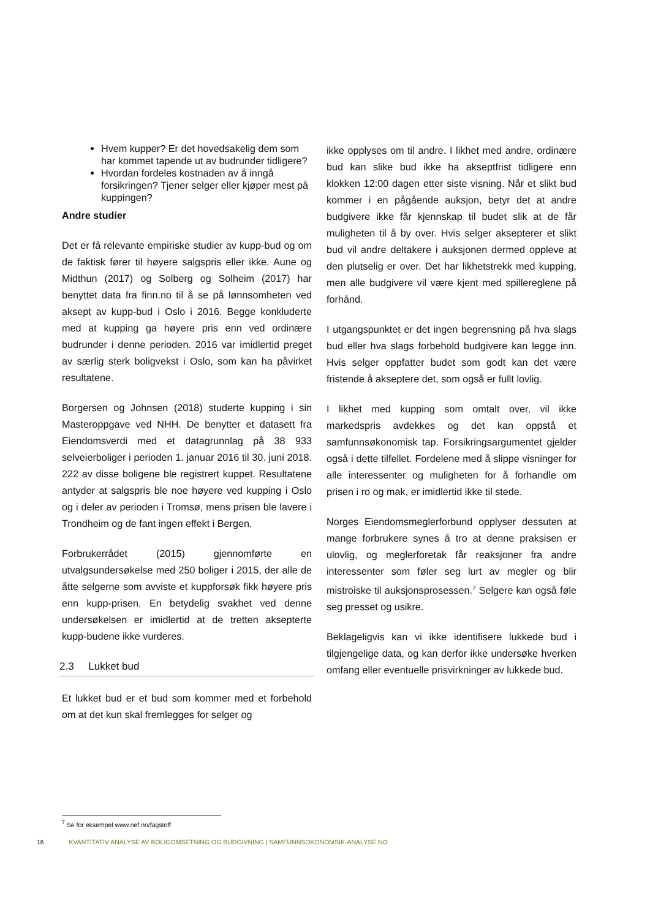Hvem kupper? Er det hovedsakelig dem som har kommet tapende ut av budrunder tidligere?
Hvordan fordeles kostnaden av å inngå forsikringen? Tjener selger eller kjøper mest på kuppingen?
Andre studier
Det er få relevante empiriske studier av kupp-bud og om de faktisk fører til høyere salgspris eller ikke. Aune og Midthun (2017) og Solberg og Solheim (2017) har benyttet data fra finn.no til å se på lønnsomheten ved aksept av kupp-bud i Oslo i 2016. Begge konkluderte med at kupping ga høyere pris enn ved ordinære budrunder i denne perioden. 2016 var imidlertid preget av særlig sterk boligvekst i Oslo, som kan ha påvirket resultatene.
Borgersen og Johnsen (2018) studerte kupping i sin Masteroppgave ved NHH. De benytter et datasett fra Eiendomsverdi med et datagrunnlag på 38 933 selveierboliger i perioden 1. januar 2016 til 30. juni 2018. 222 av disse boligene ble registrert kuppet. Resultatene antyder at salgspris ble noe høyere ved kupping i Oslo og i deler av perioden i Tromsø, mens prisen ble lavere i Trondheim og de fant ingen effekt i Bergen.
Forbrukerrådet (2015) gjennomførte en utvalgsundersøkelse med 250 boliger i 2015, der alle de åtte selgerne som avviste et kuppforsøk fikk høyere pris enn kupp-prisen. En betydelig svakhet ved denne undersøkelsen er imidlertid at de tretten aksepterte kupp-budene ikke vurderes.
2.3 Lukket bud
Et lukket bud er et bud som kommer med et forbehold om at det kun skal fremlegges for selger og
ikke opplyses om til andre. I likhet med andre, ordinære bud kan slike bud ikke ha akseptfrist tidligere enn klokken 12:00 dagen etter siste visning. Når et slikt bud kommer i en pågående auksjon, betyr det at andre budgivere ikke får kjennskap til budet slik at de får muligheten til å by over. Hvis selger aksepterer et slikt bud vil andre deltakere i auksjonen dermed oppleve at den plutselig er over. Det har likhetstrekk med kupping, men alle budgivere vil være kjent med spillereglene på forhånd.
I utgangspunktet er det ingen begrensning på hva slags bud eller hva slags forbehold budgivere kan legge inn. Hvis selger oppfatter budet som godt kan det være fristende å akseptere det, som også er fullt lovlig.
I likhet med kupping som omtalt over, vil ikke markedspris avdekkes og det kan oppstå et samfunnsøkonomisk tap. Forsikringsargumentet gjelder også i dette tilfellet. Fordelene med å slippe visninger for alle interessenter og muligheten for å forhandle om prisen i ro og mak, er imidlertid ikke til stede.
Norges Eiendomsmeglerforbund opplyser dessuten at mange forbrukere synes å tro at denne praksisen er ulovlig, og meglerforetak får reaksjoner fra andre interessenter som føler seg lurt av megler og blir mistroiske til auksjonsprosessen.<sup>7</sup> Selgere kan også føle seg presset og usikre.
Beklageligvis kan vi ikke identifisere lukkede bud i tilgjengelige data, og kan derfor ikke undersøke hverken omfang eller eventuelle prisvirkninger av lukkede bud.
<sup>7</sup> Se for eksempel www.nef.no/fagstoff
16 KVANTITATIV ANALYSE AV BOLIGOMSETNING OG BUDGIVNING | SAMFUNNSOKONOMSIK-ANALYSE.NO